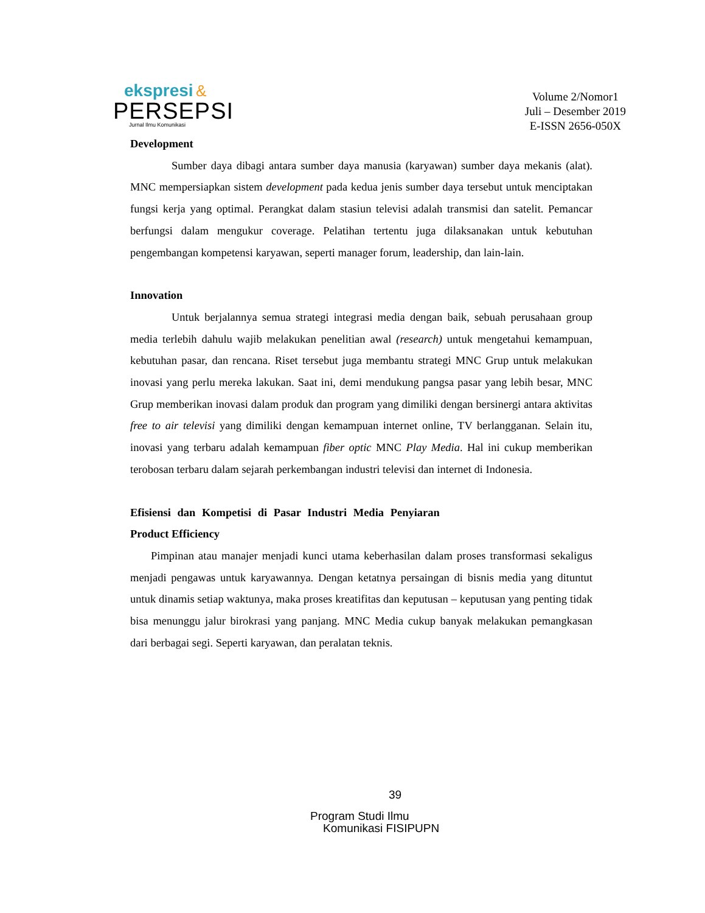ekspresi &
PERSEPSI
Jurnal Ilmu Komunikasi
Volume 2/Nomor1
Juli – Desember 2019
E-ISSN 2656-050X
Development
Sumber daya dibagi antara sumber daya manusia (karyawan) sumber daya mekanis (alat). MNC mempersiapkan sistem development pada kedua jenis sumber daya tersebut untuk menciptakan fungsi kerja yang optimal. Perangkat dalam stasiun televisi adalah transmisi dan satelit. Pemancar berfungsi dalam mengukur coverage. Pelatihan tertentu juga dilaksanakan untuk kebutuhan pengembangan kompetensi karyawan, seperti manager forum, leadership, dan lain-lain.
Innovation
Untuk berjalannya semua strategi integrasi media dengan baik, sebuah perusahaan group media terlebih dahulu wajib melakukan penelitian awal (research) untuk mengetahui kemampuan, kebutuhan pasar, dan rencana. Riset tersebut juga membantu strategi MNC Grup untuk melakukan inovasi yang perlu mereka lakukan. Saat ini, demi mendukung pangsa pasar yang lebih besar, MNC Grup memberikan inovasi dalam produk dan program yang dimiliki dengan bersinergi antara aktivitas free to air televisi yang dimiliki dengan kemampuan internet online, TV berlangganan. Selain itu, inovasi yang terbaru adalah kemampuan fiber optic MNC Play Media. Hal ini cukup memberikan terobosan terbaru dalam sejarah perkembangan industri televisi dan internet di Indonesia.
Efisiensi dan Kompetisi di Pasar Industri Media Penyiaran
Product Efficiency
Pimpinan atau manajer menjadi kunci utama keberhasilan dalam proses transformasi sekaligus menjadi pengawas untuk karyawannya. Dengan ketatnya persaingan di bisnis media yang dituntut untuk dinamis setiap waktunya, maka proses kreatifitas dan keputusan – keputusan yang penting tidak bisa menunggu jalur birokrasi yang panjang. MNC Media cukup banyak melakukan pemangkasan dari berbagai segi. Seperti karyawan, dan peralatan teknis.
39
Program Studi Ilmu
Komunikasi FISIPUPN